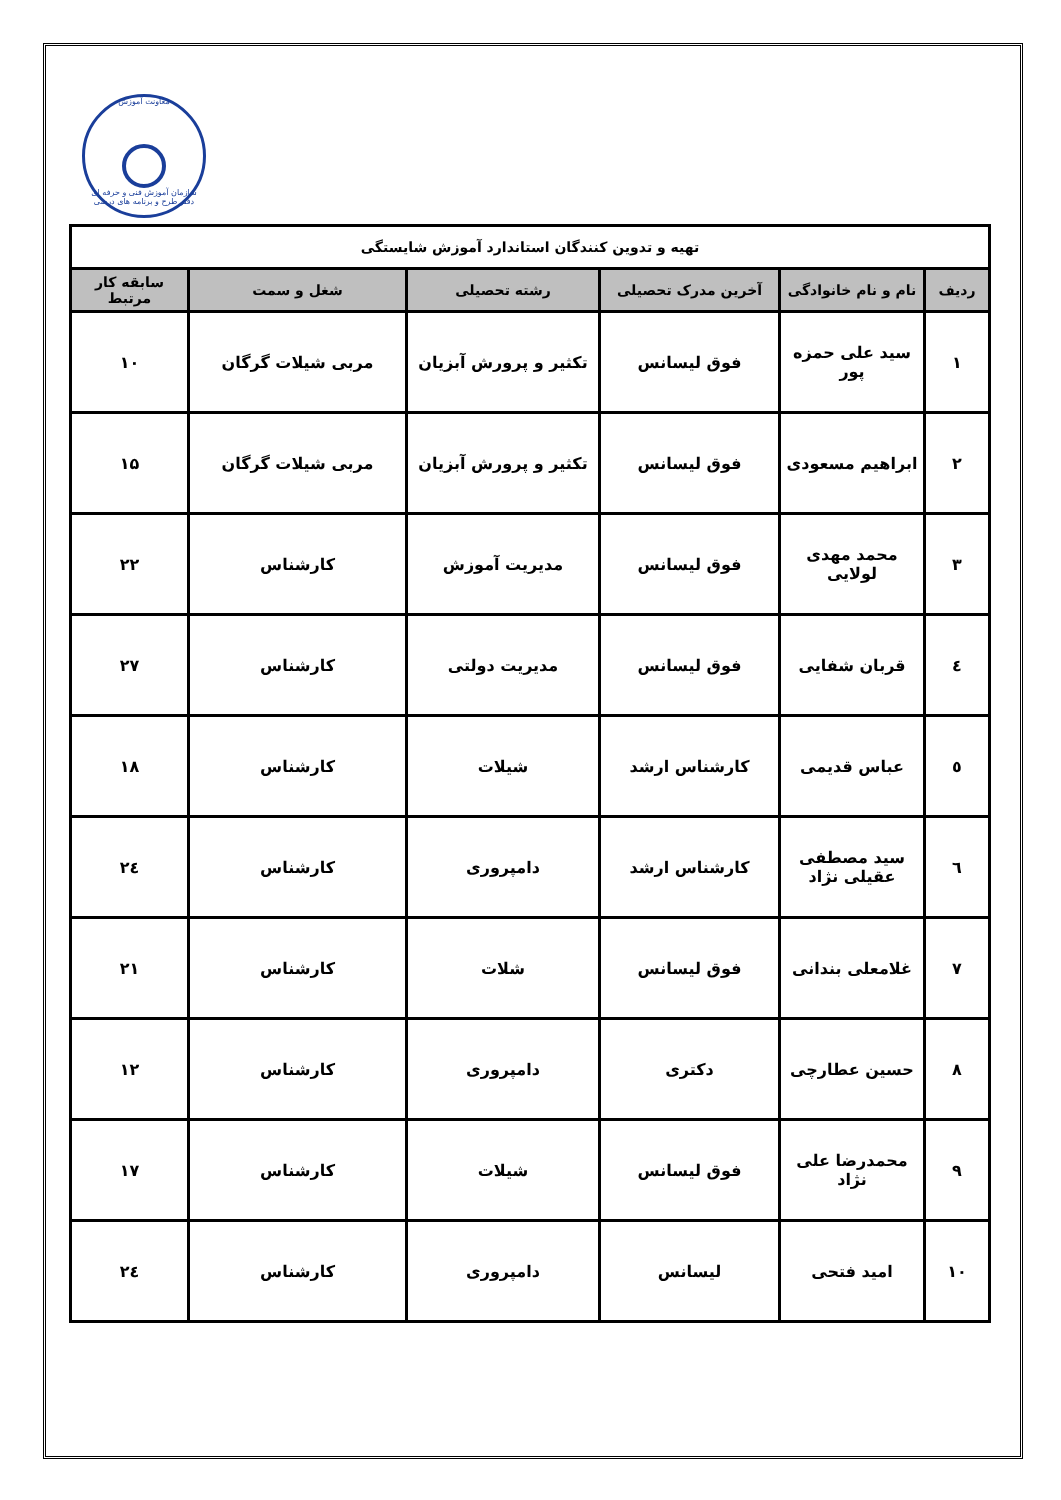معاونت آموزش
سازمان آموزش فنی و حرفه ای
دفتر طرح و برنامه های درسی
| تهیه و تدوین کنندگان استاندارد آموزش شایستگی | | | | | |
| ردیف | نام و نام خانوادگی | آخرین مدرک تحصیلی | رشته تحصیلی | شغل و سمت | سابقه کار مرتبط |
| ۱ | سید علی حمزه پور | فوق لیسانس | تکثیر و پرورش آبزیان | مربی شیلات گرگان | ۱۰ |
| ۲ | ابراهیم مسعودی | فوق لیسانس | تکثیر و پرورش آبزیان | مربی شیلات گرگان | ۱۵ |
| ۳ | محمد مهدی لولایی | فوق لیسانس | مدیریت آموزش | کارشناس | ۲۲ |
| ٤ | قربان شفایی | فوق لیسانس | مدیریت دولتی | کارشناس | ۲۷ |
| ٥ | عباس قدیمی | کارشناس ارشد | شیلات | کارشناس | ۱۸ |
| ٦ | سید مصطفی عقیلی نژاد | کارشناس ارشد | دامپروری | کارشناس | ۲٤ |
| ۷ | غلامعلی بندانی | فوق لیسانس | شلات | کارشناس | ۲۱ |
| ۸ | حسین عطارچی | دکتری | دامپروری | کارشناس | ۱۲ |
| ۹ | محمدرضا علی نژاد | فوق لیسانس | شیلات | کارشناس | ۱۷ |
| ۱۰ | امید فتحی | لیسانس | دامپروری | کارشناس | ۲٤ |